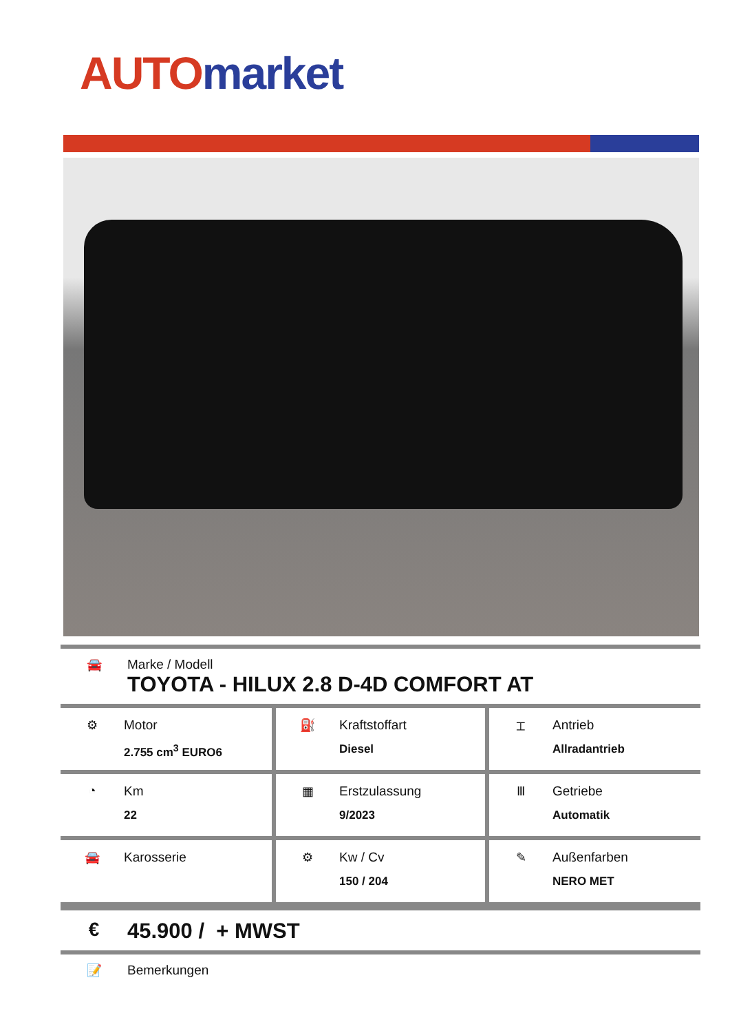AUTO market
🚘 Marke / Modell
TOYOTA - HILUX 2.8 D-4D COMFORT AT
| ⚙ Motor 2.755 cm<sup>3</sup> EURO6 | ⛽ Kraftstoffart Diesel | ⌶ Antrieb Allradantrieb |
| ◔ Km 22 | ▦ Erstzulassung 9/2023 | Ⅲ Getriebe Automatik |
| 🚘 Karosserie | ⚙ Kw / Cv 150 / 204 | ✎ Außenfarben NERO MET |
€ 45.900 / + MWST
📝 Bemerkungen